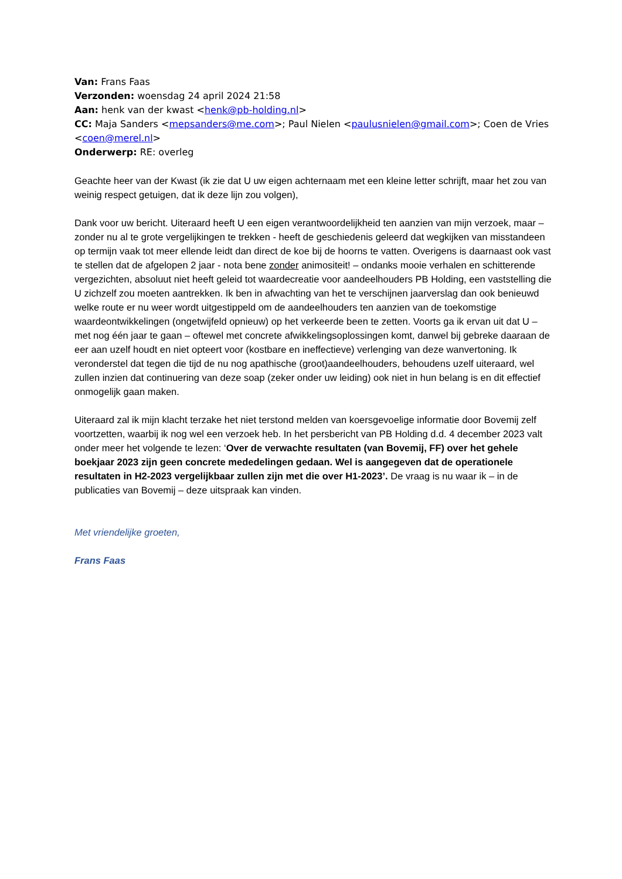Van: Frans Faas
Verzonden: woensdag 24 april 2024 21:58
Aan: henk van der kwast <henk@pb-holding.nl>
CC: Maja Sanders <mepsanders@me.com>; Paul Nielen <paulusnielen@gmail.com>; Coen de Vries <coen@merel.nl>
Onderwerp: RE: overleg
Geachte heer van der Kwast (ik zie dat U uw eigen achternaam met een kleine letter schrijft, maar het zou van weinig respect getuigen, dat ik deze lijn zou volgen),
Dank voor uw bericht. Uiteraard heeft U een eigen verantwoordelijkheid ten aanzien van mijn verzoek, maar – zonder nu al te grote vergelijkingen te trekken - heeft de geschiedenis geleerd dat wegkijken van misstandeen op termijn vaak tot meer ellende leidt dan direct de koe bij de hoorns te vatten. Overigens is daarnaast ook vast te stellen dat de afgelopen 2 jaar - nota bene zonder animositeit! – ondanks mooie verhalen en schitterende vergezichten, absoluut niet heeft geleid tot waardecreatie voor aandeelhouders PB Holding, een vaststelling die U zichzelf zou moeten aantrekken. Ik ben in afwachting van het te verschijnen jaarverslag dan ook benieuwd welke route er nu weer wordt uitgestippeld om de aandeelhouders ten aanzien van de toekomstige waardeontwikkelingen (ongetwijfeld opnieuw) op het verkeerde been te zetten. Voorts ga ik ervan uit dat U – met nog één jaar te gaan – oftewel met concrete afwikkelingsoplossingen komt, danwel bij gebreke daaraan de eer aan uzelf houdt en niet opteert voor (kostbare en ineffectieve) verlenging van deze wanvertoning. Ik veronderstel dat tegen die tijd de nu nog apathische (groot)aandeelhouders, behoudens uzelf uiteraard, wel zullen inzien dat continuering van deze soap (zeker onder uw leiding) ook niet in hun belang is en dit effectief onmogelijk gaan maken.
Uiteraard zal ik mijn klacht terzake het niet terstond melden van koersgevoelige informatie door Bovemij zelf voortzetten, waarbij ik nog wel een verzoek heb. In het persbericht van PB Holding d.d. 4 december 2023 valt onder meer het volgende te lezen: ‘Over de verwachte resultaten (van Bovemij, FF) over het gehele boekjaar 2023 zijn geen concrete mededelingen gedaan. Wel is aangegeven dat de operationele resultaten in H2-2023 vergelijkbaar zullen zijn met die over H1-2023’. De vraag is nu waar ik – in de publicaties van Bovemij – deze uitspraak kan vinden.
Met vriendelijke groeten,
Frans Faas